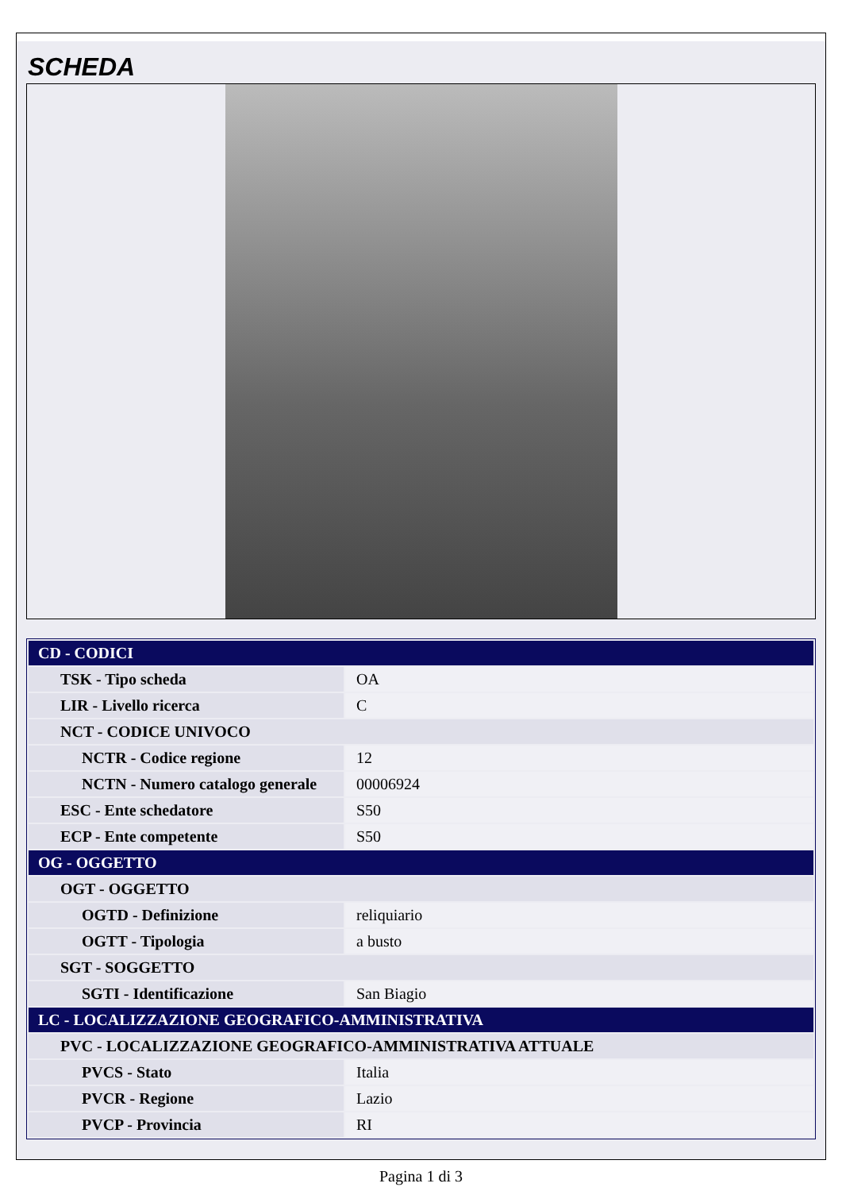SCHEDA
| CD - CODICI | |
| TSK - Tipo scheda | OA |
| LIR - Livello ricerca | C |
| NCT - CODICE UNIVOCO | |
| NCTR - Codice regione | 12 |
| NCTN - Numero catalogo generale | 00006924 |
| ESC - Ente schedatore | S50 |
| ECP - Ente competente | S50 |
| OG - OGGETTO | |
| OGT - OGGETTO | |
| OGTD - Definizione | reliquiario |
| OGTT - Tipologia | a busto |
| SGT - SOGGETTO | |
| SGTI - Identificazione | San Biagio |
| LC - LOCALIZZAZIONE GEOGRAFICO-AMMINISTRATIVA | |
| PVC - LOCALIZZAZIONE GEOGRAFICO-AMMINISTRATIVA ATTUALE | |
| PVCS - Stato | Italia |
| PVCR - Regione | Lazio |
| PVCP - Provincia | RI |
Pagina 1 di 3